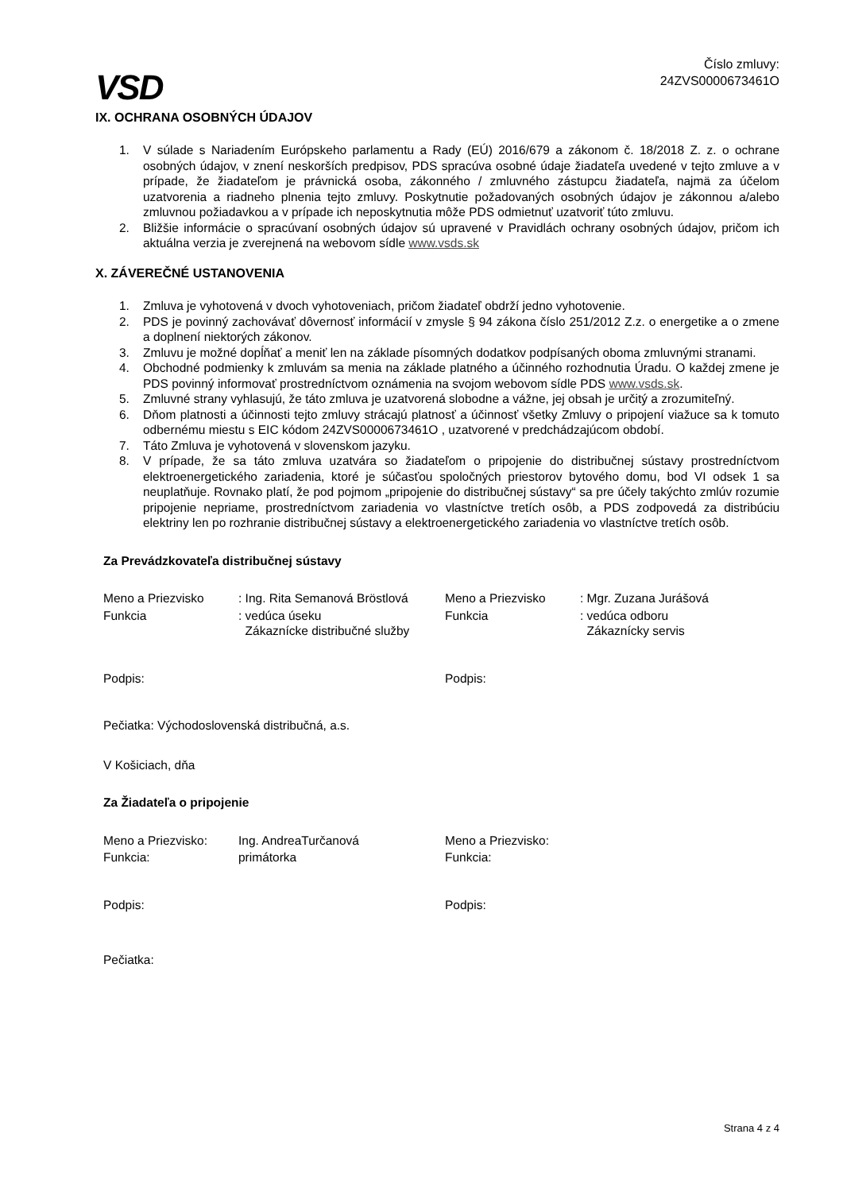VSD
Číslo zmluvy:
24ZVS0000673461O
IX. OCHRANA OSOBNÝCH ÚDAJOV
1. V súlade s Nariadením Európskeho parlamentu a Rady (EÚ) 2016/679 a zákonom č. 18/2018 Z. z. o ochrane osobných údajov, v znení neskorších predpisov, PDS spracúva osobné údaje žiadateľa uvedené v tejto zmluve a v prípade, že žiadateľom je právnická osoba, zákonného / zmluvného zástupcu žiadateľa, najmä za účelom uzatvorenia a riadneho plnenia tejto zmluvy. Poskytnutie požadovaných osobných údajov je zákonnou a/alebo zmluvnou požiadavkou a v prípade ich neposkytnutia môže PDS odmietnuť uzatvoriť túto zmluvu.
2. Bližšie informácie o spracúvaní osobných údajov sú upravené v Pravidlách ochrany osobných údajov, pričom ich aktuálna verzia je zverejnená na webovom sídle www.vsds.sk
X. ZÁVEREČNÉ USTANOVENIA
1. Zmluva je vyhotovená v dvoch vyhotoveniach, pričom žiadateľ obdrží jedno vyhotovenie.
2. PDS je povinný zachovávať dôvernosť informácií v zmysle § 94 zákona číslo 251/2012 Z.z. o energetike a o zmene a doplnení niektorých zákonov.
3. Zmluvu je možné dopĺňať a meniť len na základe písomných dodatkov podpísaných oboma zmluvnými stranami.
4. Obchodné podmienky k zmluvám sa menia na základe platného a účinného rozhodnutia Úradu. O každej zmene je PDS povinný informovať prostredníctvom oznámenia na svojom webovom sídle PDS www.vsds.sk.
5. Zmluvné strany vyhlasujú, že táto zmluva je uzatvorená slobodne a vážne, jej obsah je určitý a zrozumiteľný.
6. Dňom platnosti a účinnosti tejto zmluvy strácajú platnosť a účinnosť všetky Zmluvy o pripojení viažuce sa k tomuto odbernému miestu s EIC kódom 24ZVS0000673461O , uzatvorené v predchádzajúcom období.
7. Táto Zmluva je vyhotovená v slovenskom jazyku.
8. V prípade, že sa táto zmluva uzatvára so žiadateľom o pripojenie do distribučnej sústavy prostredníctvom elektroenergetického zariadenia, ktoré je súčasťou spoločných priestorov bytového domu, bod VI odsek 1 sa neuplatňuje. Rovnako platí, že pod pojmom „pripojenie do distribučnej sústavy“ sa pre účely takýchto zmlúv rozumie pripojenie nepriame, prostredníctvom zariadenia vo vlastníctve tretích osôb, a PDS zodpovedá za distribúciu elektriny len po rozhranie distribučnej sústavy a elektroenergetického zariadenia vo vlastníctve tretích osôb.
Za Prevádzkovateľa distribučnej sústavy
Meno a Priezvisko
: Ing. Rita Semanová Bröstlová
Meno a Priezvisko
: Mgr. Zuzana Jurášová
Funkcia
: vedúca úseku
Zákaznícke distribučné služby
Funkcia
: vedúca odboru
Zákaznícky servis
Podpis:
Podpis:
Pečiatka: Východoslovenská distribučná, a.s.
V Košiciach, dňa
Za Žiadateľa o pripojenie
Meno a Priezvisko:
Ing. AndreaTurčanová
Meno a Priezvisko:
Funkcia:
primátorka
Funkcia:
Podpis:
Podpis:
Pečiatka:
Strana 4 z 4